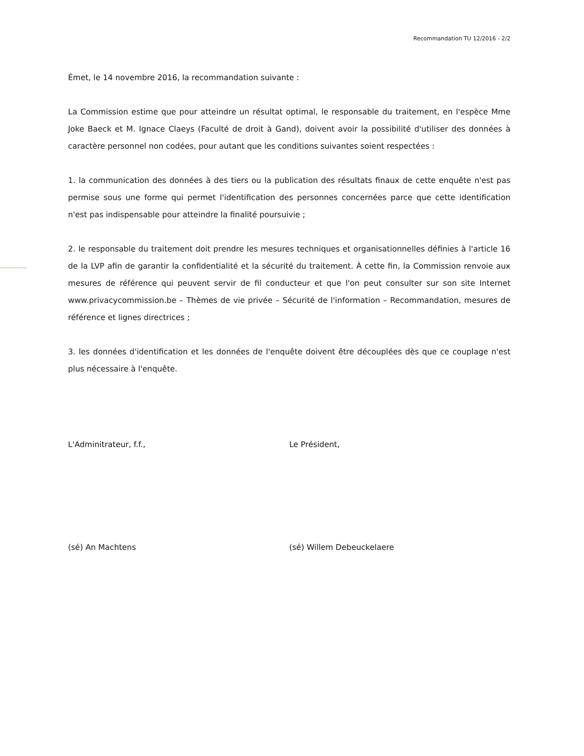Recommandation TU 12/2016 - 2/2
Émet, le 14 novembre 2016, la recommandation suivante :
La Commission estime que pour atteindre un résultat optimal, le responsable du traitement, en l'espèce Mme Joke Baeck et M. Ignace Claeys (Faculté de droit à Gand), doivent avoir la possibilité d'utiliser des données à caractère personnel non codées, pour autant que les conditions suivantes soient respectées :
1. la communication des données à des tiers ou la publication des résultats finaux de cette enquête n'est pas permise sous une forme qui permet l'identification des personnes concernées parce que cette identification n'est pas indispensable pour atteindre la finalité poursuivie ;
2. le responsable du traitement doit prendre les mesures techniques et organisationnelles définies à l'article 16 de la LVP afin de garantir la confidentialité et la sécurité du traitement. À cette fin, la Commission renvoie aux mesures de référence qui peuvent servir de fil conducteur et que l'on peut consulter sur son site Internet www.privacycommission.be – Thèmes de vie privée – Sécurité de l'information – Recommandation, mesures de référence et lignes directrices ;
3. les données d'identification et les données de l'enquête doivent être découplées dès que ce couplage n'est plus nécessaire à l'enquête.
L'Adminitrateur, f.f., Le Président,
(sé) An Machtens (sé) Willem Debeuckelaere